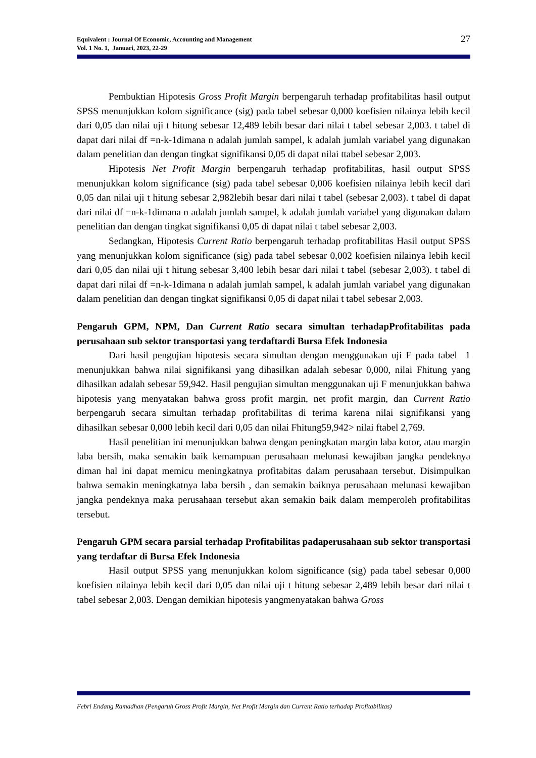Equivalent : Journal Of Economic, Accounting and Management
Vol. 1 No. 1, Januari, 2023, 22-29
27
Pembuktian Hipotesis Gross Profit Margin berpengaruh terhadap profitabilitas hasil output SPSS menunjukkan kolom significance (sig) pada tabel sebesar 0,000 koefisien nilainya lebih kecil dari 0,05 dan nilai uji t hitung sebesar 12,489 lebih besar dari nilai t tabel sebesar 2,003. t tabel di dapat dari nilai df =n-k-1dimana n adalah jumlah sampel, k adalah jumlah variabel yang digunakan dalam penelitian dan dengan tingkat signifikansi 0,05 di dapat nilai ttabel sebesar 2,003.
Hipotesis Net Profit Margin berpengaruh terhadap profitabilitas, hasil output SPSS menunjukkan kolom significance (sig) pada tabel sebesar 0,006 koefisien nilainya lebih kecil dari 0,05 dan nilai uji t hitung sebesar 2,982lebih besar dari nilai t tabel (sebesar 2,003). t tabel di dapat dari nilai df =n-k-1dimana n adalah jumlah sampel, k adalah jumlah variabel yang digunakan dalam penelitian dan dengan tingkat signifikansi 0,05 di dapat nilai t tabel sebesar 2,003.
Sedangkan, Hipotesis Current Ratio berpengaruh terhadap profitabilitas Hasil output SPSS yang menunjukkan kolom significance (sig) pada tabel sebesar 0,002 koefisien nilainya lebih kecil dari 0,05 dan nilai uji t hitung sebesar 3,400 lebih besar dari nilai t tabel (sebesar 2,003). t tabel di dapat dari nilai df =n-k-1dimana n adalah jumlah sampel, k adalah jumlah variabel yang digunakan dalam penelitian dan dengan tingkat signifikansi 0,05 di dapat nilai t tabel sebesar 2,003.
Pengaruh GPM, NPM, Dan Current Ratio secara simultan terhadapProfitabilitas pada perusahaan sub sektor transportasi yang terdaftardi Bursa Efek Indonesia
Dari hasil pengujian hipotesis secara simultan dengan menggunakan uji F pada tabel 1 menunjukkan bahwa nilai signifikansi yang dihasilkan adalah sebesar 0,000, nilai Fhitung yang dihasilkan adalah sebesar 59,942. Hasil pengujian simultan menggunakan uji F menunjukkan bahwa hipotesis yang menyatakan bahwa gross profit margin, net profit margin, dan Current Ratio berpengaruh secara simultan terhadap profitabilitas di terima karena nilai signifikansi yang dihasilkan sebesar 0,000 lebih kecil dari 0,05 dan nilai Fhitung59,942> nilai ftabel 2,769.
Hasil penelitian ini menunjukkan bahwa dengan peningkatan margin laba kotor, atau margin laba bersih, maka semakin baik kemampuan perusahaan melunasi kewajiban jangka pendeknya diman hal ini dapat memicu meningkatnya profitabitas dalam perusahaan tersebut. Disimpulkan bahwa semakin meningkatnya laba bersih , dan semakin baiknya perusahaan melunasi kewajiban jangka pendeknya maka perusahaan tersebut akan semakin baik dalam memperoleh profitabilitas tersebut.
Pengaruh GPM secara parsial terhadap Profitabilitas padaperusahaan sub sektor transportasi yang terdaftar di Bursa Efek Indonesia
Hasil output SPSS yang menunjukkan kolom significance (sig) pada tabel sebesar 0,000 koefisien nilainya lebih kecil dari 0,05 dan nilai uji t hitung sebesar 2,489 lebih besar dari nilai t tabel sebesar 2,003. Dengan demikian hipotesis yangmenyatakan bahwa Gross
Febri Endang Ramadhan (Pengaruh Gross Profit Margin, Net Profit Margin dan Current Ratio terhadap Profitabilitas)